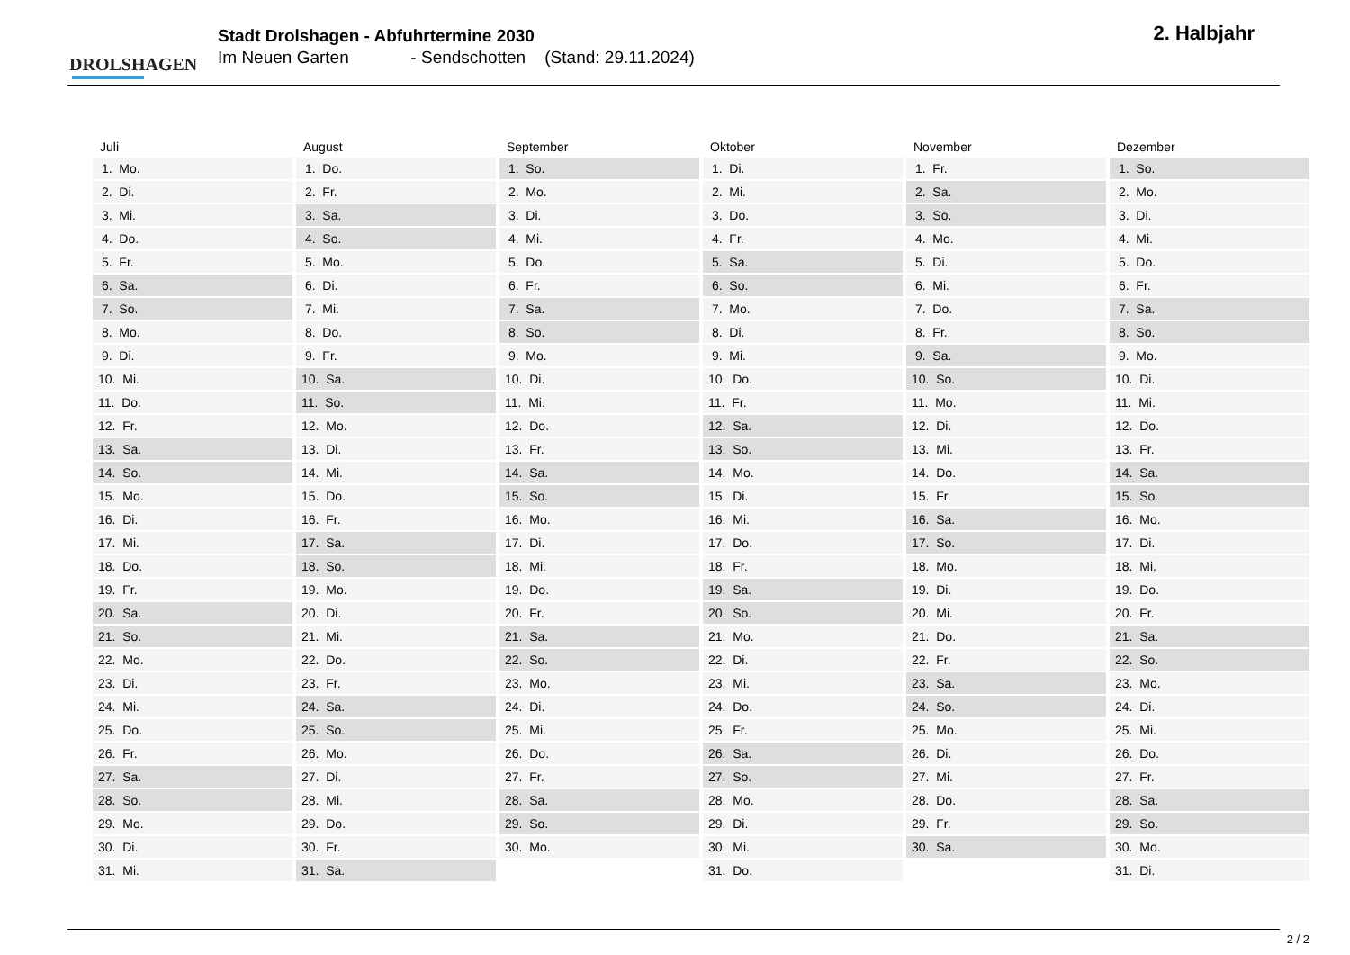DROLSHAGEN
Stadt Drolshagen - Abfuhrtermine 2030
Im Neuen Garten - Sendschotten (Stand: 29.11.2024)
2. Halbjahr
| Juli | August | September | Oktober | November | Dezember |
| --- | --- | --- | --- | --- | --- |
| 1. Mo. | 1. Do. | 1. So. | 1. Di. | 1. Fr. | 1. So. |
| 2. Di. | 2. Fr. | 2. Mo. | 2. Mi. | 2. Sa. | 2. Mo. |
| 3. Mi. | 3. Sa. | 3. Di. | 3. Do. | 3. So. | 3. Di. |
| 4. Do. | 4. So. | 4. Mi. | 4. Fr. | 4. Mo. | 4. Mi. |
| 5. Fr. | 5. Mo. | 5. Do. | 5. Sa. | 5. Di. | 5. Do. |
| 6. Sa. | 6. Di. | 6. Fr. | 6. So. | 6. Mi. | 6. Fr. |
| 7. So. | 7. Mi. | 7. Sa. | 7. Mo. | 7. Do. | 7. Sa. |
| 8. Mo. | 8. Do. | 8. So. | 8. Di. | 8. Fr. | 8. So. |
| 9. Di. | 9. Fr. | 9. Mo. | 9. Mi. | 9. Sa. | 9. Mo. |
| 10. Mi. | 10. Sa. | 10. Di. | 10. Do. | 10. So. | 10. Di. |
| 11. Do. | 11. So. | 11. Mi. | 11. Fr. | 11. Mo. | 11. Mi. |
| 12. Fr. | 12. Mo. | 12. Do. | 12. Sa. | 12. Di. | 12. Do. |
| 13. Sa. | 13. Di. | 13. Fr. | 13. So. | 13. Mi. | 13. Fr. |
| 14. So. | 14. Mi. | 14. Sa. | 14. Mo. | 14. Do. | 14. Sa. |
| 15. Mo. | 15. Do. | 15. So. | 15. Di. | 15. Fr. | 15. So. |
| 16. Di. | 16. Fr. | 16. Mo. | 16. Mi. | 16. Sa. | 16. Mo. |
| 17. Mi. | 17. Sa. | 17. Di. | 17. Do. | 17. So. | 17. Di. |
| 18. Do. | 18. So. | 18. Mi. | 18. Fr. | 18. Mo. | 18. Mi. |
| 19. Fr. | 19. Mo. | 19. Do. | 19. Sa. | 19. Di. | 19. Do. |
| 20. Sa. | 20. Di. | 20. Fr. | 20. So. | 20. Mi. | 20. Fr. |
| 21. So. | 21. Mi. | 21. Sa. | 21. Mo. | 21. Do. | 21. Sa. |
| 22. Mo. | 22. Do. | 22. So. | 22. Di. | 22. Fr. | 22. So. |
| 23. Di. | 23. Fr. | 23. Mo. | 23. Mi. | 23. Sa. | 23. Mo. |
| 24. Mi. | 24. Sa. | 24. Di. | 24. Do. | 24. So. | 24. Di. |
| 25. Do. | 25. So. | 25. Mi. | 25. Fr. | 25. Mo. | 25. Mi. |
| 26. Fr. | 26. Mo. | 26. Do. | 26. Sa. | 26. Di. | 26. Do. |
| 27. Sa. | 27. Di. | 27. Fr. | 27. So. | 27. Mi. | 27. Fr. |
| 28. So. | 28. Mi. | 28. Sa. | 28. Mo. | 28. Do. | 28. Sa. |
| 29. Mo. | 29. Do. | 29. So. | 29. Di. | 29. Fr. | 29. So. |
| 30. Di. | 30. Fr. | 30. Mo. | 30. Mi. | 30. Sa. | 30. Mo. |
| 31. Mi. | 31. Sa. | | 31. Do. | | 31. Di. |
2 / 2